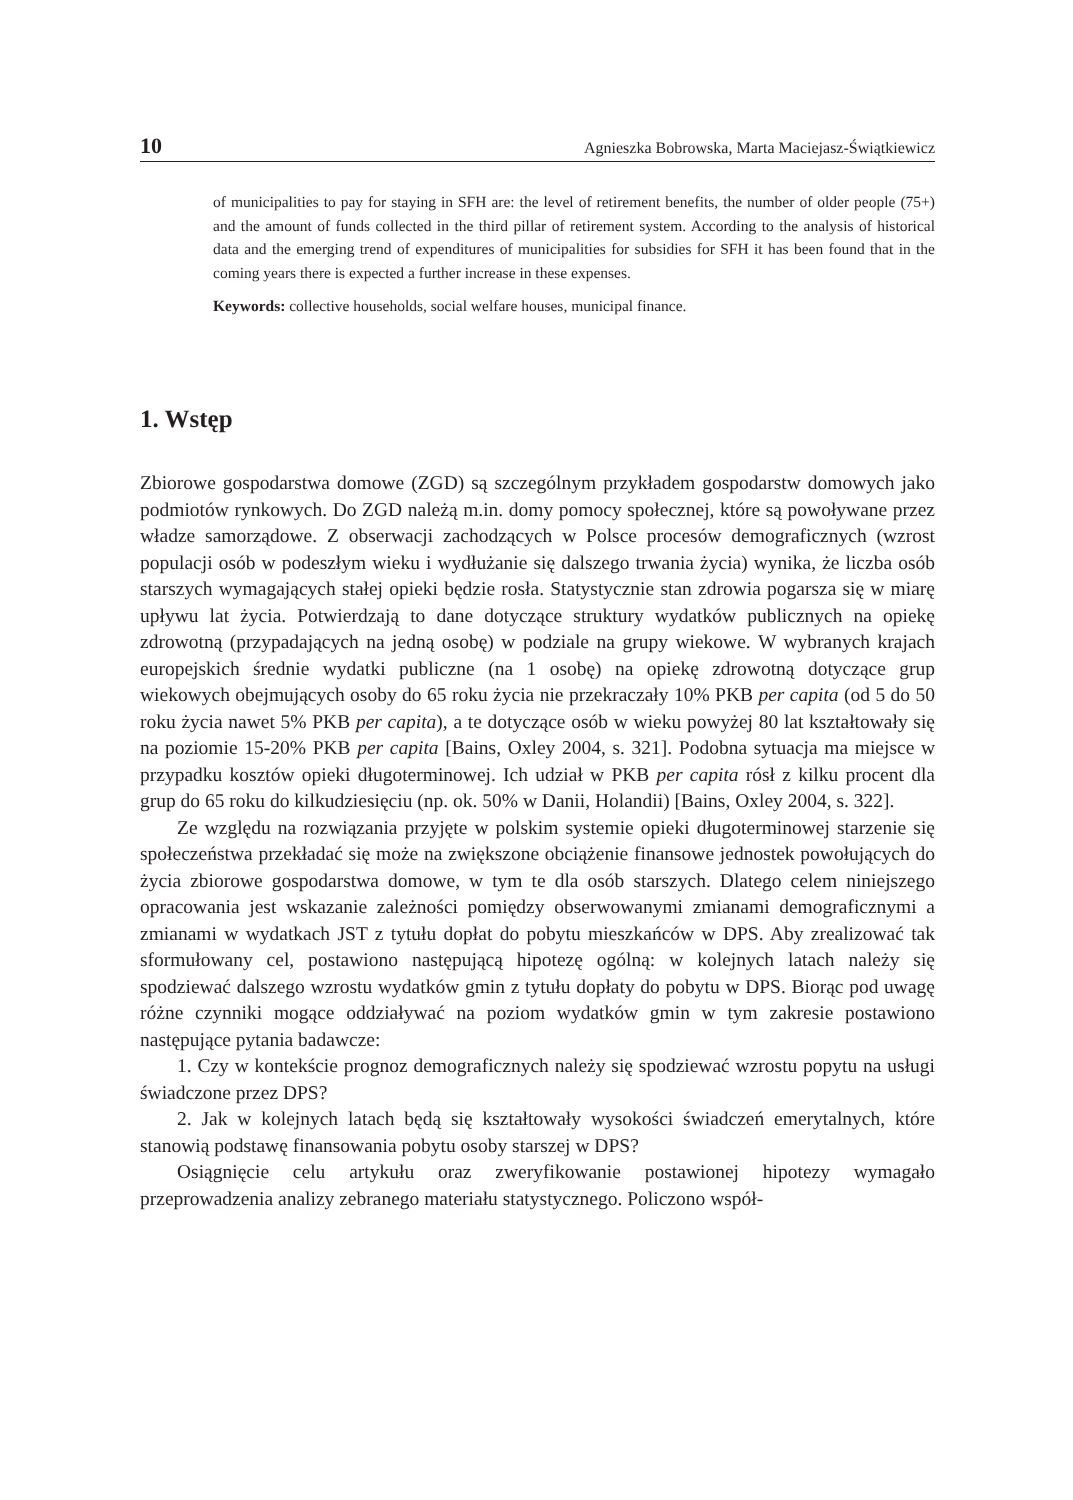10 Agnieszka Bobrowska, Marta Maciejasz-Świątkiewicz
of municipalities to pay for staying in SFH are: the level of retirement benefits, the number of older people (75+) and the amount of funds collected in the third pillar of retirement system. According to the analysis of historical data and the emerging trend of expenditures of municipalities for subsidies for SFH it has been found that in the coming years there is expected a further increase in these expenses.
Keywords: collective households, social welfare houses, municipal finance.
1. Wstęp
Zbiorowe gospodarstwa domowe (ZGD) są szczególnym przykładem gospodarstw domowych jako podmiotów rynkowych. Do ZGD należą m.in. domy pomocy społecznej, które są powoływane przez władze samorządowe. Z obserwacji zachodzących w Polsce procesów demograficznych (wzrost populacji osób w podeszłym wieku i wydłużanie się dalszego trwania życia) wynika, że liczba osób starszych wymagających stałej opieki będzie rosła. Statystycznie stan zdrowia pogarsza się w miarę upływu lat życia. Potwierdzają to dane dotyczące struktury wydatków publicznych na opiekę zdrowotną (przypadających na jedną osobę) w podziale na grupy wiekowe. W wybranych krajach europejskich średnie wydatki publiczne (na 1 osobę) na opiekę zdrowotną dotyczące grup wiekowych obejmujących osoby do 65 roku życia nie przekraczały 10% PKB per capita (od 5 do 50 roku życia nawet 5% PKB per capita), a te dotyczące osób w wieku powyżej 80 lat kształtowały się na poziomie 15-20% PKB per capita [Bains, Oxley 2004, s. 321]. Podobna sytuacja ma miejsce w przypadku kosztów opieki długoterminowej. Ich udział w PKB per capita rósł z kilku procent dla grup do 65 roku do kilkudziesięciu (np. ok. 50% w Danii, Holandii) [Bains, Oxley 2004, s. 322].
Ze względu na rozwiązania przyjęte w polskim systemie opieki długoterminowej starzenie się społeczeństwa przekładać się może na zwiększone obciążenie finansowe jednostek powołujących do życia zbiorowe gospodarstwa domowe, w tym te dla osób starszych. Dlatego celem niniejszego opracowania jest wskazanie zależności pomiędzy obserwowanymi zmianami demograficznymi a zmianami w wydatkach JST z tytułu dopłat do pobytu mieszkańców w DPS. Aby zrealizować tak sformułowany cel, postawiono następującą hipotezę ogólną: w kolejnych latach należy się spodziewać dalszego wzrostu wydatków gmin z tytułu dopłaty do pobytu w DPS. Biorąc pod uwagę różne czynniki mogące oddziaływać na poziom wydatków gmin w tym zakresie postawiono następujące pytania badawcze:
1. Czy w kontekście prognoz demograficznych należy się spodziewać wzrostu popytu na usługi świadczone przez DPS?
2. Jak w kolejnych latach będą się kształtowały wysokości świadczeń emerytalnych, które stanowią podstawę finansowania pobytu osoby starszej w DPS?
Osiągnięcie celu artykułu oraz zweryfikowanie postawionej hipotezy wymagało przeprowadzenia analizy zebranego materiału statystycznego. Policzono współ-